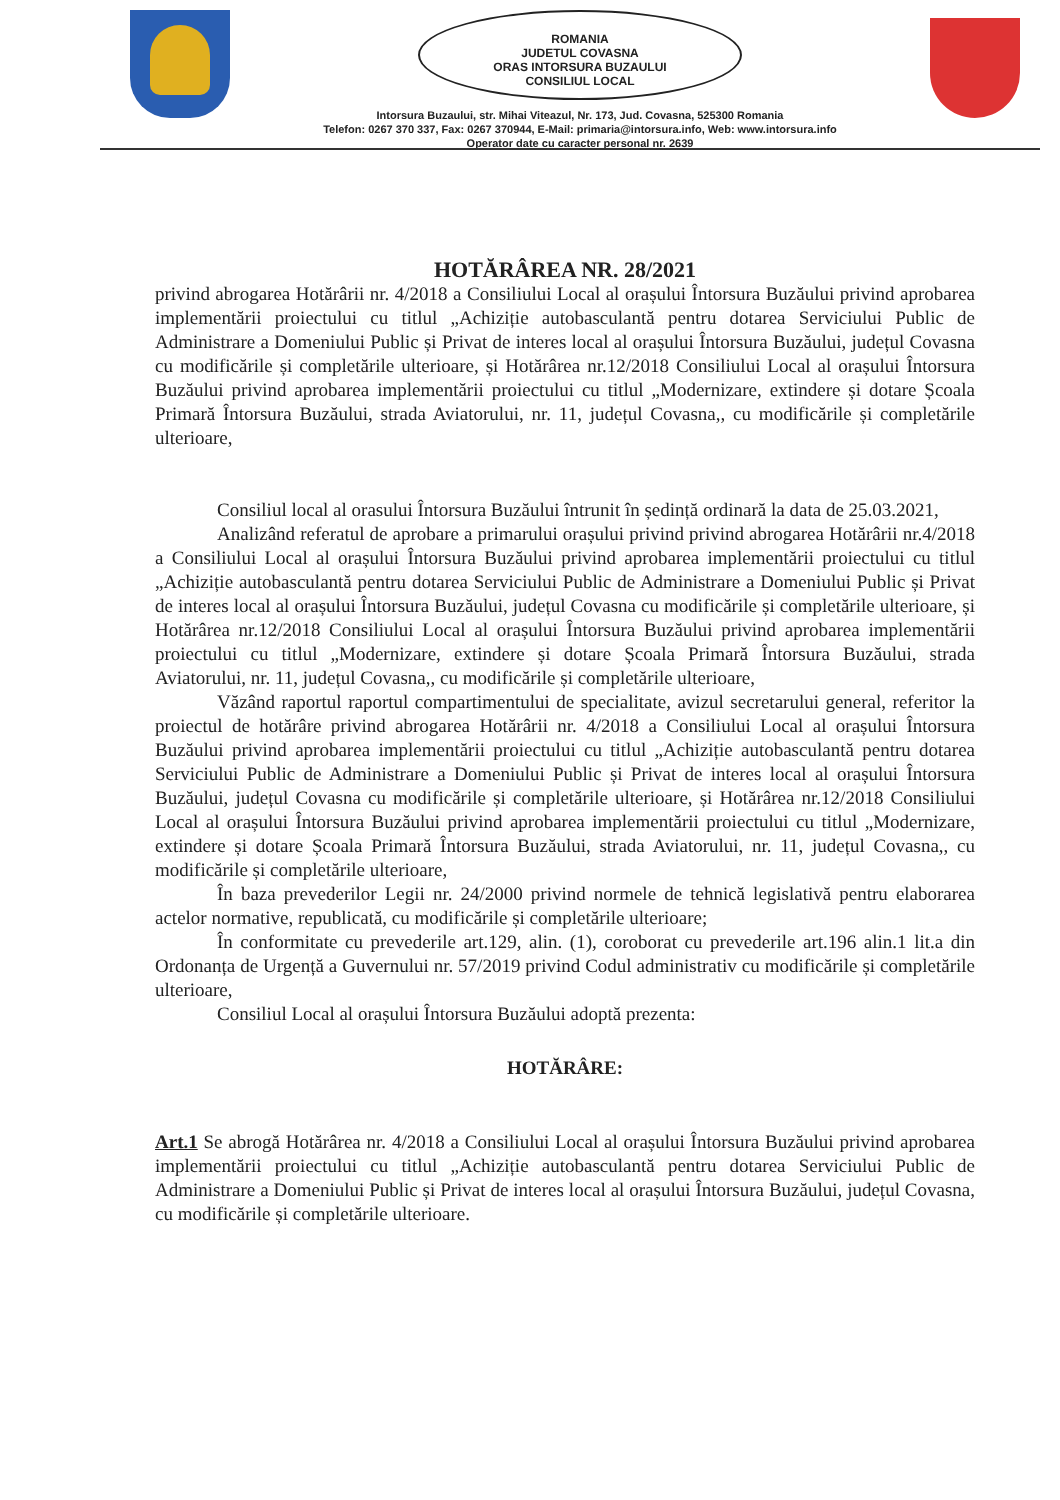ROMANIA
JUDETUL COVASNA
ORAS INTORSURA BUZAULUI
CONSILIUL LOCAL
Intorsura Buzaului, str. Mihai Viteazul, Nr. 173, Jud. Covasna, 525300 Romania
Telefon: 0267 370 337, Fax: 0267 370944, E-Mail: primaria@intorsura.info, Web: www.intorsura.info
Operator date cu caracter personal nr. 2639
HOTĂRÂREA NR. 28/2021
privind abrogarea Hotărârii nr. 4/2018 a Consiliului Local al orașului Întorsura Buzăului privind aprobarea implementării proiectului cu titlul „Achiziție autobasculantă pentru dotarea Serviciului Public de Administrare a Domeniului Public și Privat de interes local al orașului Întorsura Buzăului, județul Covasna cu modificările și completările ulterioare, și Hotărârea nr.12/2018 Consiliului Local al orașului Întorsura Buzăului privind aprobarea implementării proiectului cu titlul „Modernizare, extindere și dotare Școala Primară Întorsura Buzăului, strada Aviatorului, nr. 11, județul Covasna,, cu modificările și completările ulterioare,
Consiliul local al orasului Întorsura Buzăului întrunit în ședință ordinară la data de 25.03.2021,
Analizând referatul de aprobare a primarului orașului privind privind abrogarea Hotărârii nr.4/2018 a Consiliului Local al orașului Întorsura Buzăului privind aprobarea implementării proiectului cu titlul „Achiziție autobasculantă pentru dotarea Serviciului Public de Administrare a Domeniului Public și Privat de interes local al orașului Întorsura Buzăului, județul Covasna cu modificările și completările ulterioare, și Hotărârea nr.12/2018 Consiliului Local al orașului Întorsura Buzăului privind aprobarea implementării proiectului cu titlul „Modernizare, extindere și dotare Școala Primară Întorsura Buzăului, strada Aviatorului, nr. 11, județul Covasna,, cu modificările și completările ulterioare,
Văzând raportul raportul compartimentului de specialitate, avizul secretarului general, referitor la proiectul de hotărâre privind abrogarea Hotărârii nr. 4/2018 a Consiliului Local al orașului Întorsura Buzăului privind aprobarea implementării proiectului cu titlul „Achiziție autobasculantă pentru dotarea Serviciului Public de Administrare a Domeniului Public și Privat de interes local al orașului Întorsura Buzăului, județul Covasna cu modificările și completările ulterioare, și Hotărârea nr.12/2018 Consiliului Local al orașului Întorsura Buzăului privind aprobarea implementării proiectului cu titlul „Modernizare, extindere și dotare Școala Primară Întorsura Buzăului, strada Aviatorului, nr. 11, județul Covasna,, cu modificările și completările ulterioare,
În baza prevederilor Legii nr. 24/2000 privind normele de tehnică legislativă pentru elaborarea actelor normative, republicată, cu modificările și completările ulterioare;
În conformitate cu prevederile art.129, alin. (1), coroborat cu prevederile art.196 alin.1 lit.a din Ordonanța de Urgență a Guvernului nr. 57/2019 privind Codul administrativ cu modificările și completările ulterioare,
Consiliul Local al orașului Întorsura Buzăului adoptă prezenta:
HOTĂRÂRE:
Art.1 Se abrogă Hotărârea nr. 4/2018 a Consiliului Local al orașului Întorsura Buzăului privind aprobarea implementării proiectului cu titlul „Achiziție autobasculantă pentru dotarea Serviciului Public de Administrare a Domeniului Public și Privat de interes local al orașului Întorsura Buzăului, județul Covasna, cu modificările și completările ulterioare.